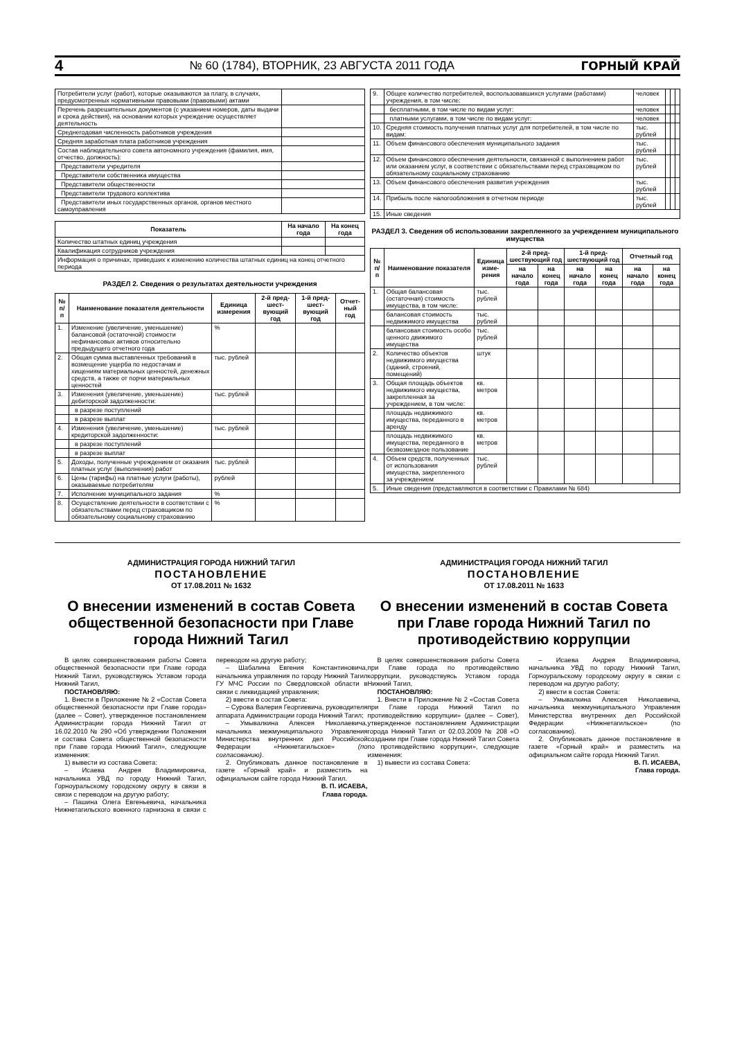4 № 60 (1784), ВТОРНИК, 23 АВГУСТА 2011 ГОДА ГОРНЫЙ КРАЙ
| Потребители услуг (работ), которые оказываются за плату, в случаях, предусмотренных нормативными правовыми (правовыми) актами | |
| Перечень разрешительных документов (с указанием номеров, даты выдачи и срока действия), на основании которых учреждение осуществляет деятельность | |
| Среднегодовая численность работников учреждения | |
| Средняя заработная плата работников учреждения | |
| Состав наблюдательного совета автономного учреждения (фамилия, имя, отчество, должность): | |
| Представители учредителя | |
| Представители собственника имущества | |
| Представители общественности | |
| Представители трудового коллектива | |
| Представители иных государственных органов, органов местного самоуправления | |
| Показатель | На начало года | На конец года |
| --- | --- | --- |
| Количество штатных единиц учреждения | | |
| Квалификация сотрудников учреждения | | |
| Информация о причинах, приведших к изменению количества штатных единиц на конец отчетного периода | | |
РАЗДЕЛ 2. Сведения о результатах деятельности учреждения
| № п/п | Наименование показателя деятельности | Единица измерения | 2-й пред­шест­вующий год | 1-й пред­шест­вующий год | Отчет­ный год |
| --- | --- | --- | --- | --- | --- |
| 1. | Изменение (увеличение, уменьшение) балансовой (остаточной) стоимости нефинансовых активов относительно предыдущего отчетного года | % | | | |
| 2. | Общая сумма выставленных требований в возмещение ущерба по недостачам и хищениям материальных ценностей, денежных средств, а также от порчи материальных ценностей | тыс. рублей | | | |
| 3. | Изменения (увеличение, уменьшение) дебиторской задолженности: | тыс. рублей | | | |
| | в разрезе поступлений | | | | |
| | в разрезе выплат | | | | |
| 4. | Изменения (увеличение, уменьшение) кредиторской задолженности: | тыс. рублей | | | |
| | в разрезе поступлений | | | | |
| | в разрезе выплат | | | | |
| 5. | Доходы, полученные учреждением от оказания платных услуг (выполнения) работ | тыс. рублей | | | |
| 6. | Цены (тарифы) на платные услуги (работы), оказываемые потребителям | рублей | | | |
| 7. | Исполнение муниципального задания | % | | | |
| 8. | Осуществление деятельности в соответствии с обязательствами перед страховщиком по обязательному социальному страхованию | % | | | |
| 9. | Общее количество потребителей, воспользовавшихся услугами (работами) учреждения, в том числе: | человек | | | |
| | бесплатными, в том числе по видам услуг: | человек | | | |
| | платными услугами, в том числе по видам услуг: | человек | | | |
| 10. | Средняя стоимость получения платных услуг для потребителей, в том числе по видам: | тыс. рублей | | | |
| 11. | Объем финансового обеспечения муниципального задания | тыс. рублей | | | |
| 12. | Объем финансового обеспечения деятельности, связанной с выполнением работ или оказанием услуг, в соответствии с обязательствами перед страховщиком по обязательному социальному страхованию | тыс. рублей | | | |
| 13. | Объем финансового обеспечения развития учреждения | тыс. рублей | | | |
| 14. | Прибыль после налогообложения в отчетном периоде | тыс. рублей | | | |
| 15. | Иные сведения | | | | |
РАЗДЕЛ 3. Сведения об использовании закрепленного за учреждением муниципального имущества
| № п/п | Наименование показателя | Еди­ница изме­рения | 2-й пред­шествующий год | | 1-й пред­шествующий год | | Отчетный год | |
| --- | --- | --- | --- | --- | --- | --- | --- | --- |
| | | | на начало года | на конец года | на начало года | на конец года | на начало года | на конец года |
| 1. | Общая балансовая (остаточная) стоимость имущества, в том числе: | тыс. рублей | | | | | | |
| | балансовая стоимость недвижимого имущества | тыс. рублей | | | | | | |
| | балансовая стоимость особо ценного движимого имущества | тыс. рублей | | | | | | |
| 2. | Количество объектов недвижимого имущества (зданий, строений, помещений) | штук | | | | | | |
| 3. | Общая площадь объектов недвижимого имущества, закрепленная за учреждением, в том числе: | кв. метров | | | | | | |
| | площадь недвижимого имущества, переданного в аренду | кв. метров | | | | | | |
| | площадь недвижимого имущества, переданного в безвозмездное пользование | кв. метров | | | | | | |
| 4. | Объем средств, полученных от использования имущества, закрепленного за учреждением | тыс. рублей | | | | | | |
| 5. | Иные сведения (представляются в соответствии с Правилами № 684) | | | | | | | |
АДМИНИСТРАЦИЯ ГОРОДА НИЖНИЙ ТАГИЛ
ПОСТАНОВЛЕНИЕ
ОТ 17.08.2011 № 1632
О внесении изменений в состав Совета общественной безопасности при Главе города Нижний Тагил
В целях совершенствования работы Совета общественной безопасности при Главе города Нижний Тагил, руководствуясь Уставом города Нижний Тагил,
ПОСТАНОВЛЯЮ:
1. Внести в Приложение № 2 «Состав Совета общественной безопасности при Главе города» (далее – Совет), утвержденное постановлением Администрации города Нижний Тагил от 16.02.2010 № 290 «Об утверждении Положения и состава Совета общественной безопасности при Главе города Нижний Тагил», следующие изменения:
1) вывести из состава Совета:
– Исаева Андрея Владимировича, начальника УВД по городу Нижний Тагил, Горноуральскому городскому округу в связи в связи с переводом на другую работу;
– Пашина Олега Евгеньевича, начальника Нижнетагильского военного гарнизона в связи с переводом на другую работу;
– Шабалина Евгения Константиновича, начальника управления по городу Нижний Тагил ГУ МЧС России по Свердловской области в связи с ликвидацией управления;
2) ввести в состав Совета:
– Сурова Валерия Георгиевича, руководителя аппарата Администрации города Нижний Тагил;
– Умывалкина Алексея Николаевича, начальника межмуниципального Управления Министерства внутренних дел Российской Федерации «Нижнетагильское» (по согласованию).
2. Опубликовать данное постановление в газете «Горный край» и разместить на официальном сайте города Нижний Тагил.
В. П. ИСАЕВА,
Глава города.
АДМИНИСТРАЦИЯ ГОРОДА НИЖНИЙ ТАГИЛ
ПОСТАНОВЛЕНИЕ
ОТ 17.08.2011 № 1633
О внесении изменений в состав Совета при Главе города Нижний Тагил по противодействию коррупции
В целях совершенствования работы Совета при Главе города по противодействию коррупции, руководствуясь Уставом города Нижний Тагил,
ПОСТАНОВЛЯЮ:
1. Внести в Приложение № 2 «Состав Совета при Главе города Нижний Тагил по противодействию коррупции» (далее – Совет), утвержденное постановлением Администрации города Нижний Тагил от 02.03.2009 № 208 «О создании при Главе города Нижний Тагил Совета по противодействию коррупции», следующие изменения:
1) вывести из состава Совета:
– Исаева Андрея Владимировича, начальника УВД по городу Нижний Тагил, Горноуральскому городскому округу в связи с переводом на другую работу;
2) ввести в состав Совета:
– Умывалкина Алексея Николаевича, начальника межмуниципального Управления Министерства внутренних дел Российской Федерации «Нижнетагильское» (по согласованию).
2. Опубликовать данное постановление в газете «Горный край» и разместить на официальном сайте города Нижний Тагил.
В. П. ИСАЕВА,
Глава города.